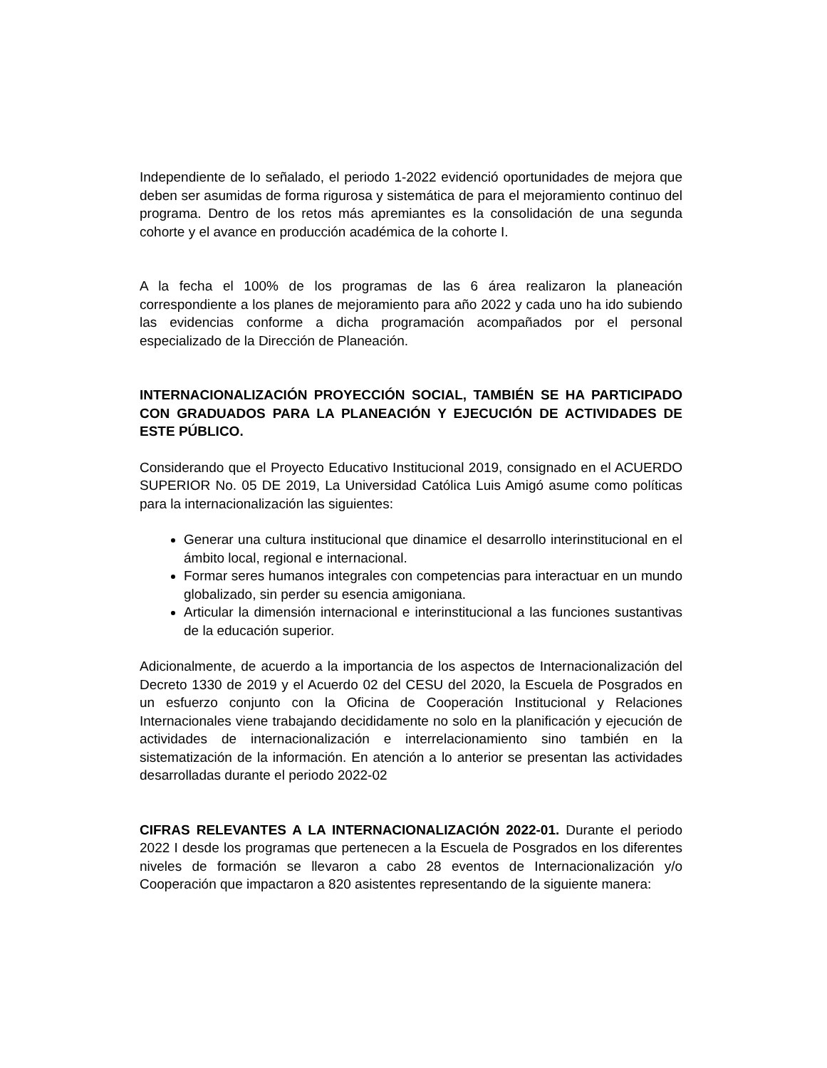Independiente de lo señalado, el periodo 1-2022 evidenció oportunidades de mejora que deben ser asumidas de forma rigurosa y sistemática de para el mejoramiento continuo del programa. Dentro de los retos más apremiantes es la consolidación de una segunda cohorte y el avance en producción académica de la cohorte I.
A la fecha el 100% de los programas de las 6 área realizaron la planeación correspondiente a los planes de mejoramiento para año 2022 y cada uno ha ido subiendo las evidencias conforme a dicha programación acompañados por el personal especializado de la Dirección de Planeación.
INTERNACIONALIZACIÓN PROYECCIÓN SOCIAL, TAMBIÉN SE HA PARTICIPADO CON GRADUADOS PARA LA PLANEACIÓN Y EJECUCIÓN DE ACTIVIDADES DE ESTE PÚBLICO.
Considerando que el Proyecto Educativo Institucional 2019, consignado en el ACUERDO SUPERIOR No. 05 DE 2019, La Universidad Católica Luis Amigó asume como políticas para la internacionalización las siguientes:
Generar una cultura institucional que dinamice el desarrollo interinstitucional en el ámbito local, regional e internacional.
Formar seres humanos integrales con competencias para interactuar en un mundo globalizado, sin perder su esencia amigoniana.
Articular la dimensión internacional e interinstitucional a las funciones sustantivas de la educación superior.
Adicionalmente, de acuerdo a la importancia de los aspectos de Internacionalización del Decreto 1330 de 2019 y el Acuerdo 02 del CESU del 2020, la Escuela de Posgrados en un esfuerzo conjunto con la Oficina de Cooperación Institucional y Relaciones Internacionales viene trabajando decididamente no solo en la planificación y ejecución de actividades de internacionalización e interrelacionamiento sino también en la sistematización de la información. En atención a lo anterior se presentan las actividades desarrolladas durante el periodo 2022-02
CIFRAS RELEVANTES A LA INTERNACIONALIZACIÓN 2022-01. Durante el periodo 2022 I desde los programas que pertenecen a la Escuela de Posgrados en los diferentes niveles de formación se llevaron a cabo 28 eventos de Internacionalización y/o Cooperación que impactaron a 820 asistentes representando de la siguiente manera: